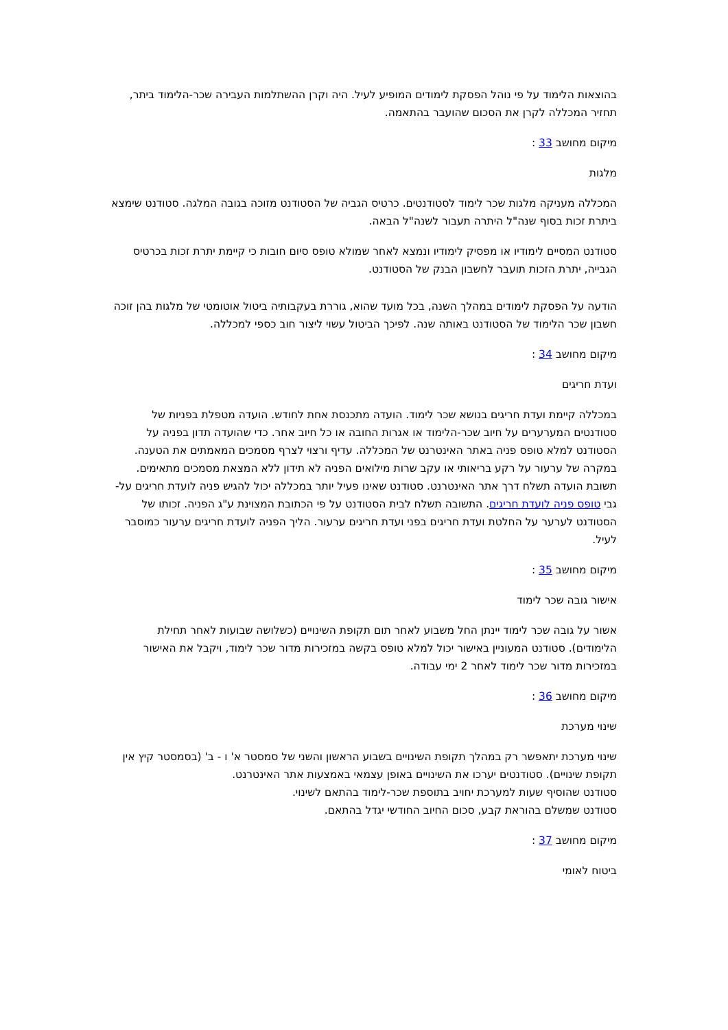בהוצאות הלימוד על פי נוהל הפסקת לימודים המופיע לעיל. היה וקרן ההשתלמות העבירה שכר-הלימוד ביתר, תחזיר המכללה לקרן את הסכום שהועבר בהתאמה.
מיקום מחושב 33 :
מלגות
המכללה מעניקה מלגות שכר לימוד לסטודנטים. כרטיס הגביה של הסטודנט מזוכה בגובה המלגה. סטודנט שימצא ביתרת זכות בסוף שנה"ל היתרה תעבור לשנה"ל הבאה.
סטודנט המסיים לימודיו או מפסיק לימודיו ונמצא לאחר שמולא טופס סיום חובות כי קיימת יתרת זכות בכרטיס הגבייה, יתרת הזכות תועבר לחשבון הבנק של הסטודנט.
הודעה על הפסקת לימודים במהלך השנה, בכל מועד שהוא, גוררת בעקבותיה ביטול אוטומטי של מלגות בהן זוכה חשבון שכר הלימוד של הסטודנט באותה שנה. לפיכך הביטול עשוי ליצור חוב כספי למכללה.
מיקום מחושב 34 :
ועדת חריגים
במכללה קיימת ועדת חריגים בנושא שכר לימוד. הועדה מתכנסת אחת לחודש. הועדה מטפלת בפניות של סטודנטים המערערים על חיוב שכר-הלימוד או אגרות החובה או כל חיוב אחר. כדי שהועדה תדון בפניה על הסטודנט למלא טופס פניה באתר האינטרנט של המכללה. עדיף ורצוי לצרף מסמכים המאמתים את הטענה. במקרה של ערעור על רקע בריאותי או עקב שרות מילואים הפניה לא תידון ללא המצאת מסמכים מתאימים. תשובת הועדה תשלח דרך אתר האינטרנט. סטודנט שאינו פעיל יותר במכללה יכול להגיש פניה לועדת חריגים על-גבי טופס פניה לועדת חריגים. התשובה תשלח לבית הסטודנט על פי הכתובת המצוינת ע"ג הפניה. זכותו של הסטודנט לערער על החלטת ועדת חריגים בפני ועדת חריגים ערעור. הליך הפניה לועדת חריגים ערעור כמוסבר לעיל.
מיקום מחושב 35 :
אישור גובה שכר לימוד
אשור על גובה שכר לימוד יינתן החל משבוע לאחר תום תקופת השינויים (כשלושה שבועות לאחר תחילת הלימודים). סטודנט המעוניין באישור יכול למלא טופס בקשה במזכירות מדור שכר לימוד, ויקבל את האישור במזכירות מדור שכר לימוד לאחר 2 ימי עבודה.
מיקום מחושב 36 :
שינוי מערכת
שינוי מערכת יתאפשר רק במהלך תקופת השינויים בשבוע הראשון והשני של סמסטר א' ו - ב' (בסמסטר קיץ אין תקופת שינויים). סטודנטים יערכו את השינויים באופן עצמאי באמצעות אתר האינטרנט.
סטודנט שהוסיף שעות למערכת יחויב בתוספת שכר-לימוד בהתאם לשינוי.
סטודנט שמשלם בהוראת קבע, סכום החיוב החודשי יגדל בהתאם.
מיקום מחושב 37 :
ביטוח לאומי